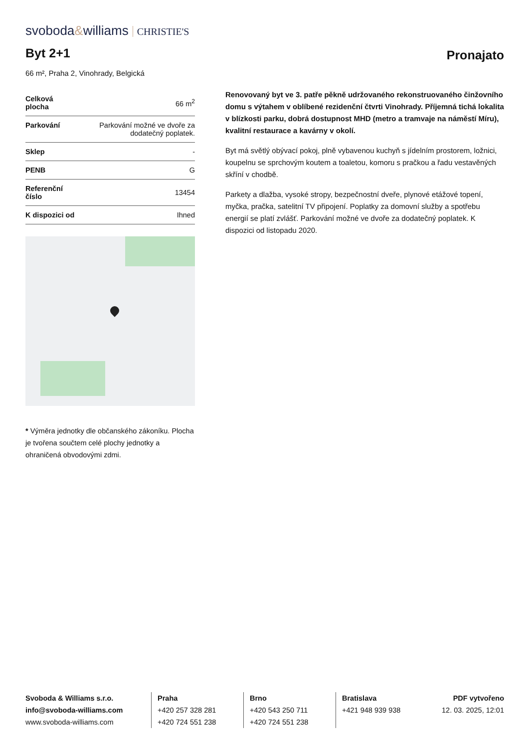svoboda&williams CHRISTIE'S
Byt 2+1 Pronajato
66 m², Praha 2, Vinohrady, Belgická
| Celková plocha | 66 m<sup>2</sup> |
| Parkování | Parkování možné ve dvoře za dodatečný poplatek. |
| Sklep | - |
| PENB | G |
| Referenční číslo | 13454 |
| K dispozici od | Ihned |
* Výměra jednotky dle občanského zákoníku. Plocha je tvořena součtem celé plochy jednotky a ohraničená obvodovými zdmi.
Renovovaný byt ve 3. patře pěkně udržovaného rekonstruovaného činžovního domu s výtahem v oblíbené rezidenční čtvrti Vinohrady. Příjemná tichá lokalita v blízkosti parku, dobrá dostupnost MHD (metro a tramvaje na náměstí Míru), kvalitní restaurace a kavárny v okolí.
Byt má světlý obývací pokoj, plně vybavenou kuchyň s jídelním prostorem, ložnici, koupelnu se sprchovým koutem a toaletou, komoru s pračkou a řadu vestavěných skříní v chodbě.
Parkety a dlažba, vysoké stropy, bezpečnostní dveře, plynové etážové topení, myčka, pračka, satelitní TV připojení. Poplatky za domovní služby a spotřebu energií se platí zvlášť. Parkování možné ve dvoře za dodatečný poplatek. K dispozici od listopadu 2020.
Svoboda & Williams s.r.o.
info@svoboda-williams.com
www.svoboda-williams.com
Praha
+420 257 328 281
+420 724 551 238
Brno
+420 543 250 711
+420 724 551 238
Bratislava
+421 948 939 938
PDF vytvořeno
12. 03. 2025, 12:01